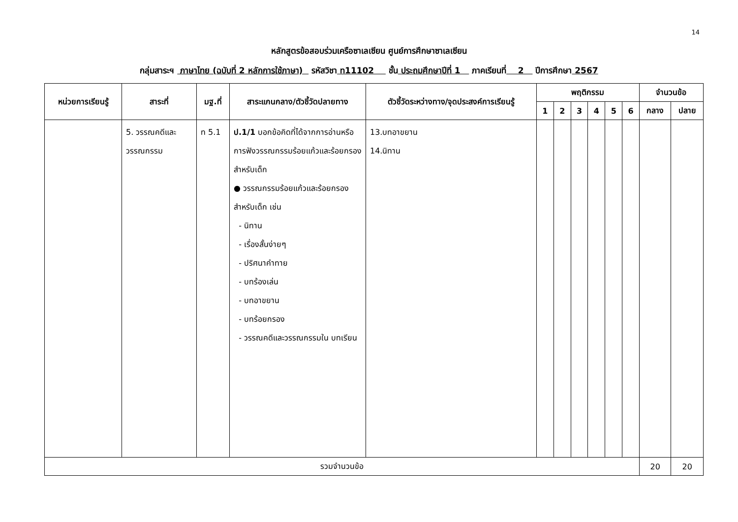14
หลักสูตรข้อสอบร่วมเครือซาเลเซียน ศูนย์การศึกษาซาเลเซียน
กลุ่มสาระฯ ภาษาไทย (ฉบับที่ 2 หลักการใช้ภาษา) รหัสวิชา ท11102 ชั้น ประถมศึกษาปีที่ 1 ภาคเรียนที่ 2 ปีการศึกษา 2567
| หน่วยการเรียนรู้ | สาระที่ | มฐ.ที่ | สาระแกนกลาง/ตัวชี้วัดปลายทาง | ตัวชี้วัดระหว่างทาง/จุดประสงค์การเรียนรู้ | พฤติกรรม | | | | | | จำนวนข้อ | |
| --- | --- | --- | --- | --- | --- | --- | --- | --- | --- | --- | --- | --- |
| | | | | | 1 | 2 | 3 | 4 | 5 | 6 | กลาง | ปลาย |
| | 5. วรรณคดีและวรรณกรรม | ท 5.1 | ป.1/1 บอกข้อคิดที่ได้จากการอ่านหรือการฟังวรรณกรรมร้อยแก้วและร้อยกรองสำหรับเด็ก ● วรรณกรรมร้อยแก้วและร้อยกรองสำหรับเด็ก เช่น - นิทาน - เรื่องสั้นง่ายๆ - ปริศนาคำทาย - บทร้องเล่น - บทอาขยาน - บทร้อยกรอง - วรรณคดีและวรรณกรรมใน บทเรียน | 13.บทอาขยาน 14.นิทาน | | | | | | | | |
| รวมจำนวนข้อ | | | | | | | | | | | 20 | 20 |